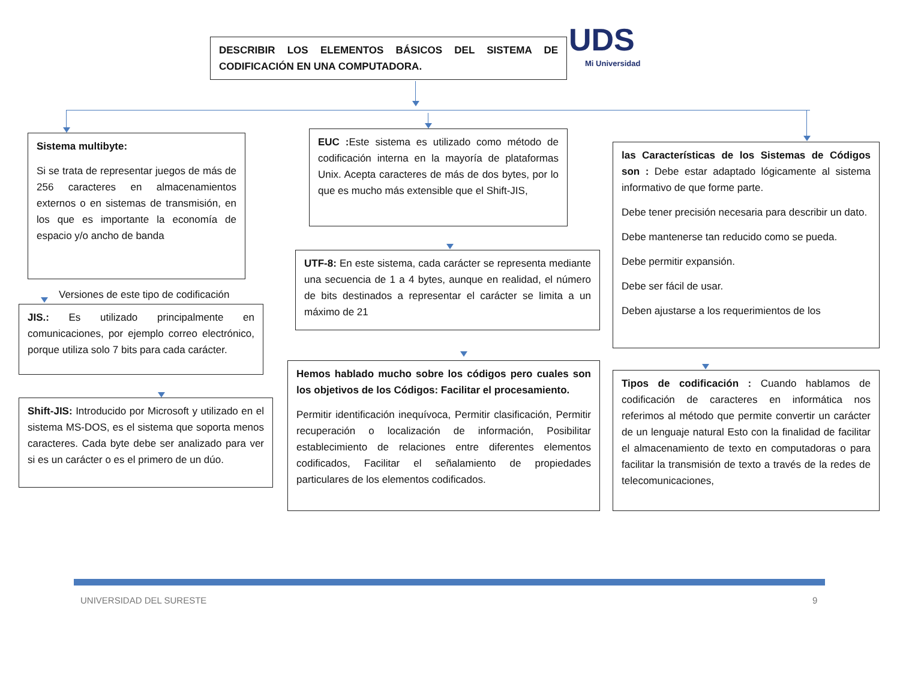DESCRIBIR LOS ELEMENTOS BÁSICOS DEL SISTEMA DE CODIFICACIÓN EN UNA COMPUTADORA.
UDS Mi Universidad
Sistema multibyte:
Si se trata de representar juegos de más de 256 caracteres en almacenamientos externos o en sistemas de transmisión, en los que es importante la economía de espacio y/o ancho de banda
Versiones de este tipo de codificación
JIS.: Es utilizado principalmente en comunicaciones, por ejemplo correo electrónico, porque utiliza solo 7 bits para cada carácter.
Shift-JIS: Introducido por Microsoft y utilizado en el sistema MS-DOS, es el sistema que soporta menos caracteres. Cada byte debe ser analizado para ver si es un carácter o es el primero de un dúo.
EUC : Este sistema es utilizado como método de codificación interna en la mayoría de plataformas Unix. Acepta caracteres de más de dos bytes, por lo que es mucho más extensible que el Shift-JIS,
UTF-8: En este sistema, cada carácter se representa mediante una secuencia de 1 a 4 bytes, aunque en realidad, el número de bits destinados a representar el carácter se limita a un máximo de 21
Hemos hablado mucho sobre los códigos pero cuales son los objetivos de los Códigos: Facilitar el procesamiento.
Permitir identificación inequívoca, Permitir clasificación, Permitir recuperación o localización de información, Posibilitar establecimiento de relaciones entre diferentes elementos codificados, Facilitar el señalamiento de propiedades particulares de los elementos codificados.
las Características de los Sistemas de Códigos son : Debe estar adaptado lógicamente al sistema informativo de que forme parte.
Debe tener precisión necesaria para describir un dato.
Debe mantenerse tan reducido como se pueda.
Debe permitir expansión.
Debe ser fácil de usar.
Deben ajustarse a los requerimientos de los
Tipos de codificación : Cuando hablamos de codificación de caracteres en informática nos referimos al método que permite convertir un carácter de un lenguaje natural Esto con la finalidad de facilitar el almacenamiento de texto en computadoras o para facilitar la transmisión de texto a través de la redes de telecomunicaciones,
UNIVERSIDAD DEL SURESTE 9